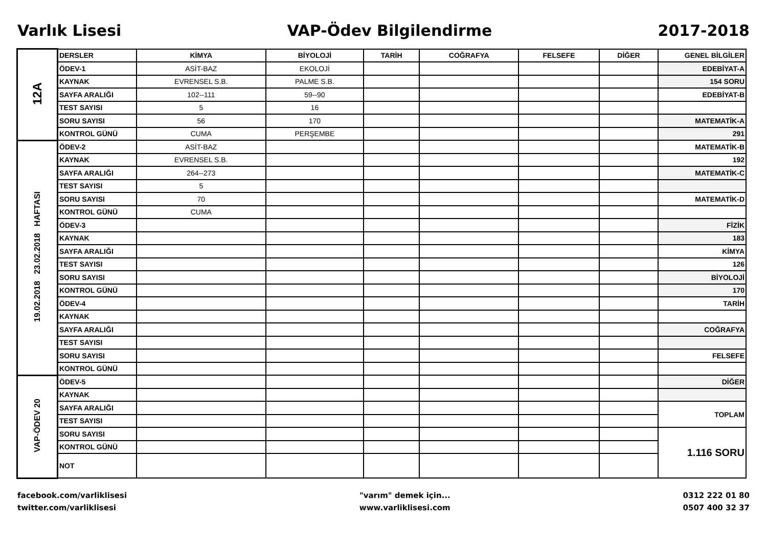Varlık Lisesi VAP-Ödev Bilgilendirme 2017-2018
| 12A | DERSLER | KİMYA | BİYOLOJİ | TARİH | COĞRAFYA | FELSEFE | DİĞER | GENEL BİLGİLER |
| | ÖDEV-1 | ASİT-BAZ | EKOLOJİ | | | | | EDEBİYAT-A |
| | KAYNAK | EVRENSEL S.B. | PALME S.B. | | | | | 154 SORU |
| | SAYFA ARALIĞI | 102--111 | 59--90 | | | | | EDEBİYAT-B |
| | TEST SAYISI | 5 | 16 | | | | | |
| | SORU SAYISI | 56 | 170 | | | | | MATEMATİK-A |
| | KONTROL GÜNÜ | CUMA | PERŞEMBE | | | | | 291 |
| 19.02.2018 23.02.2018 HAFTASI | ÖDEV-2 | ASİT-BAZ | | | | | | MATEMATİK-B |
| | KAYNAK | EVRENSEL S.B. | | | | | | 192 |
| | SAYFA ARALIĞI | 264--273 | | | | | | MATEMATİK-C |
| | TEST SAYISI | 5 | | | | | | |
| | SORU SAYISI | 70 | | | | | | MATEMATİK-D |
| | KONTROL GÜNÜ | CUMA | | | | | | |
| | ÖDEV-3 | | | | | | | FİZİK |
| | KAYNAK | | | | | | | 183 |
| | SAYFA ARALIĞI | | | | | | | KİMYA |
| | TEST SAYISI | | | | | | | 126 |
| | SORU SAYISI | | | | | | | BİYOLOJİ |
| | KONTROL GÜNÜ | | | | | | | 170 |
| | ÖDEV-4 | | | | | | | TARİH |
| | KAYNAK | | | | | | | |
| | SAYFA ARALIĞI | | | | | | | COĞRAFYA |
| | TEST SAYISI | | | | | | | |
| | SORU SAYISI | | | | | | | FELSEFE |
| | KONTROL GÜNÜ | | | | | | | |
| VAP-ÖDEV 20 | ÖDEV-5 | | | | | | | DİĞER |
| | KAYNAK | | | | | | | |
| | SAYFA ARALIĞI | | | | | | | TOPLAM |
| | TEST SAYISI | | | | | | | |
| | SORU SAYISI | | | | | | | 1.116 SORU |
| | KONTROL GÜNÜ | | | | | | | |
| | NOT | | | | | | | |
facebook.com/varliklisesi
twitter.com/varliklisesi
"varım" demek için...
www.varliklisesi.com
0312 222 01 80
0507 400 32 37